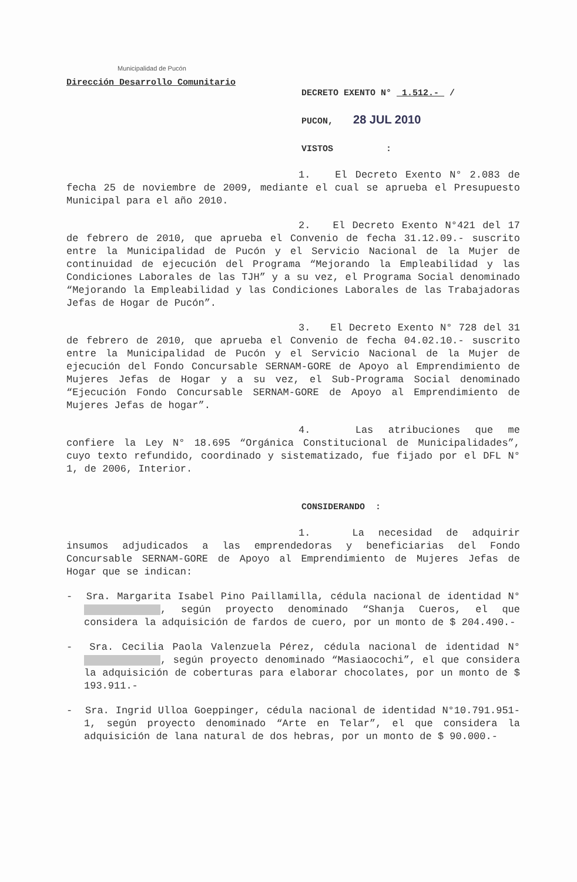Municipalidad de Pucón
Dirección Desarrollo Comunitario
DECRETO EXENTO N° 1.512.- /
PUCON, 28 JUL 2010
VISTOS :
1. El Decreto Exento N° 2.083 de fecha 25 de noviembre de 2009, mediante el cual se aprueba el Presupuesto Municipal para el año 2010.
2. El Decreto Exento N°421 del 17 de febrero de 2010, que aprueba el Convenio de fecha 31.12.09.- suscrito entre la Municipalidad de Pucón y el Servicio Nacional de la Mujer de continuidad de ejecución del Programa “Mejorando la Empleabilidad y las Condiciones Laborales de las TJH” y a su vez, el Programa Social denominado “Mejorando la Empleabilidad y las Condiciones Laborales de las Trabajadoras Jefas de Hogar de Pucón”.
3. El Decreto Exento N° 728 del 31 de febrero de 2010, que aprueba el Convenio de fecha 04.02.10.- suscrito entre la Municipalidad de Pucón y el Servicio Nacional de la Mujer de ejecución del Fondo Concursable SERNAM-GORE de Apoyo al Emprendimiento de Mujeres Jefas de Hogar y a su vez, el Sub-Programa Social denominado “Ejecución Fondo Concursable SERNAM-GORE de Apoyo al Emprendimiento de Mujeres Jefas de hogar”.
4. Las atribuciones que me confiere la Ley N° 18.695 “Orgánica Constitucional de Municipalidades”, cuyo texto refundido, coordinado y sistematizado, fue fijado por el DFL N° 1, de 2006, Interior.
CONSIDERANDO :
1. La necesidad de adquirir insumos adjudicados a las emprendedoras y beneficiarias del Fondo Concursable SERNAM-GORE de Apoyo al Emprendimiento de Mujeres Jefas de Hogar que se indican:
- Sra. Margarita Isabel Pino Paillamilla, cédula nacional de identidad N° , según proyecto denominado “Shanja Cueros, el que considera la adquisición de fardos de cuero, por un monto de $ 204.490.-
- Sra. Cecilia Paola Valenzuela Pérez, cédula nacional de identidad N° , según proyecto denominado “Masiaocochi”, el que considera la adquisición de coberturas para elaborar chocolates, por un monto de $ 193.911.-
- Sra. Ingrid Ulloa Goeppinger, cédula nacional de identidad N°10.791.951-1, según proyecto denominado “Arte en Telar”, el que considera la adquisición de lana natural de dos hebras, por un monto de $ 90.000.-